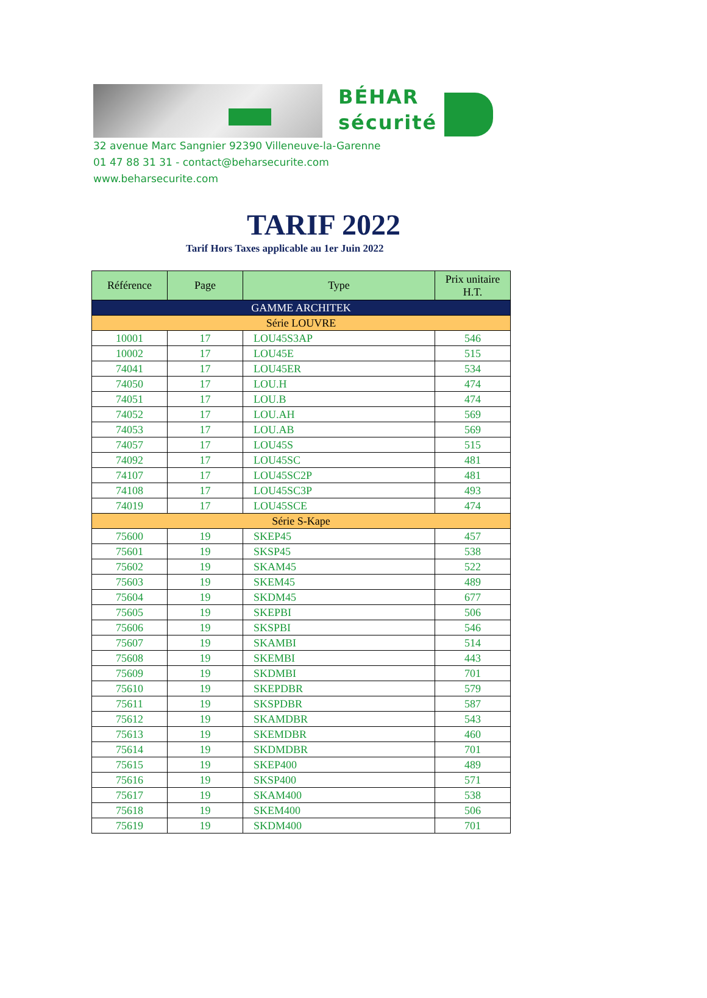BÉHAR
sécurité
32 avenue Marc Sangnier 92390 Villeneuve-la-Garenne
01 47 88 31 31 - contact@beharsecurite.com
www.beharsecurite.com
TARIF 2022
Tarif Hors Taxes applicable au 1er Juin 2022
| Référence | Page | Type | Prix unitaire H.T. |
| --- | --- | --- | --- |
| GAMME ARCHITEK | | | |
| Série LOUVRE | | | |
| 10001 | 17 | LOU45S3AP | 546 |
| 10002 | 17 | LOU45E | 515 |
| 74041 | 17 | LOU45ER | 534 |
| 74050 | 17 | LOU.H | 474 |
| 74051 | 17 | LOU.B | 474 |
| 74052 | 17 | LOU.AH | 569 |
| 74053 | 17 | LOU.AB | 569 |
| 74057 | 17 | LOU45S | 515 |
| 74092 | 17 | LOU45SC | 481 |
| 74107 | 17 | LOU45SC2P | 481 |
| 74108 | 17 | LOU45SC3P | 493 |
| 74019 | 17 | LOU45SCE | 474 |
| Série S-Kape | | | |
| 75600 | 19 | SKEP45 | 457 |
| 75601 | 19 | SKSP45 | 538 |
| 75602 | 19 | SKAM45 | 522 |
| 75603 | 19 | SKEM45 | 489 |
| 75604 | 19 | SKDM45 | 677 |
| 75605 | 19 | SKEPBI | 506 |
| 75606 | 19 | SKSPBI | 546 |
| 75607 | 19 | SKAMBI | 514 |
| 75608 | 19 | SKEMBI | 443 |
| 75609 | 19 | SKDMBI | 701 |
| 75610 | 19 | SKEPDBR | 579 |
| 75611 | 19 | SKSPDBR | 587 |
| 75612 | 19 | SKAMDBR | 543 |
| 75613 | 19 | SKEMDBR | 460 |
| 75614 | 19 | SKDMDBR | 701 |
| 75615 | 19 | SKEP400 | 489 |
| 75616 | 19 | SKSP400 | 571 |
| 75617 | 19 | SKAM400 | 538 |
| 75618 | 19 | SKEM400 | 506 |
| 75619 | 19 | SKDM400 | 701 |